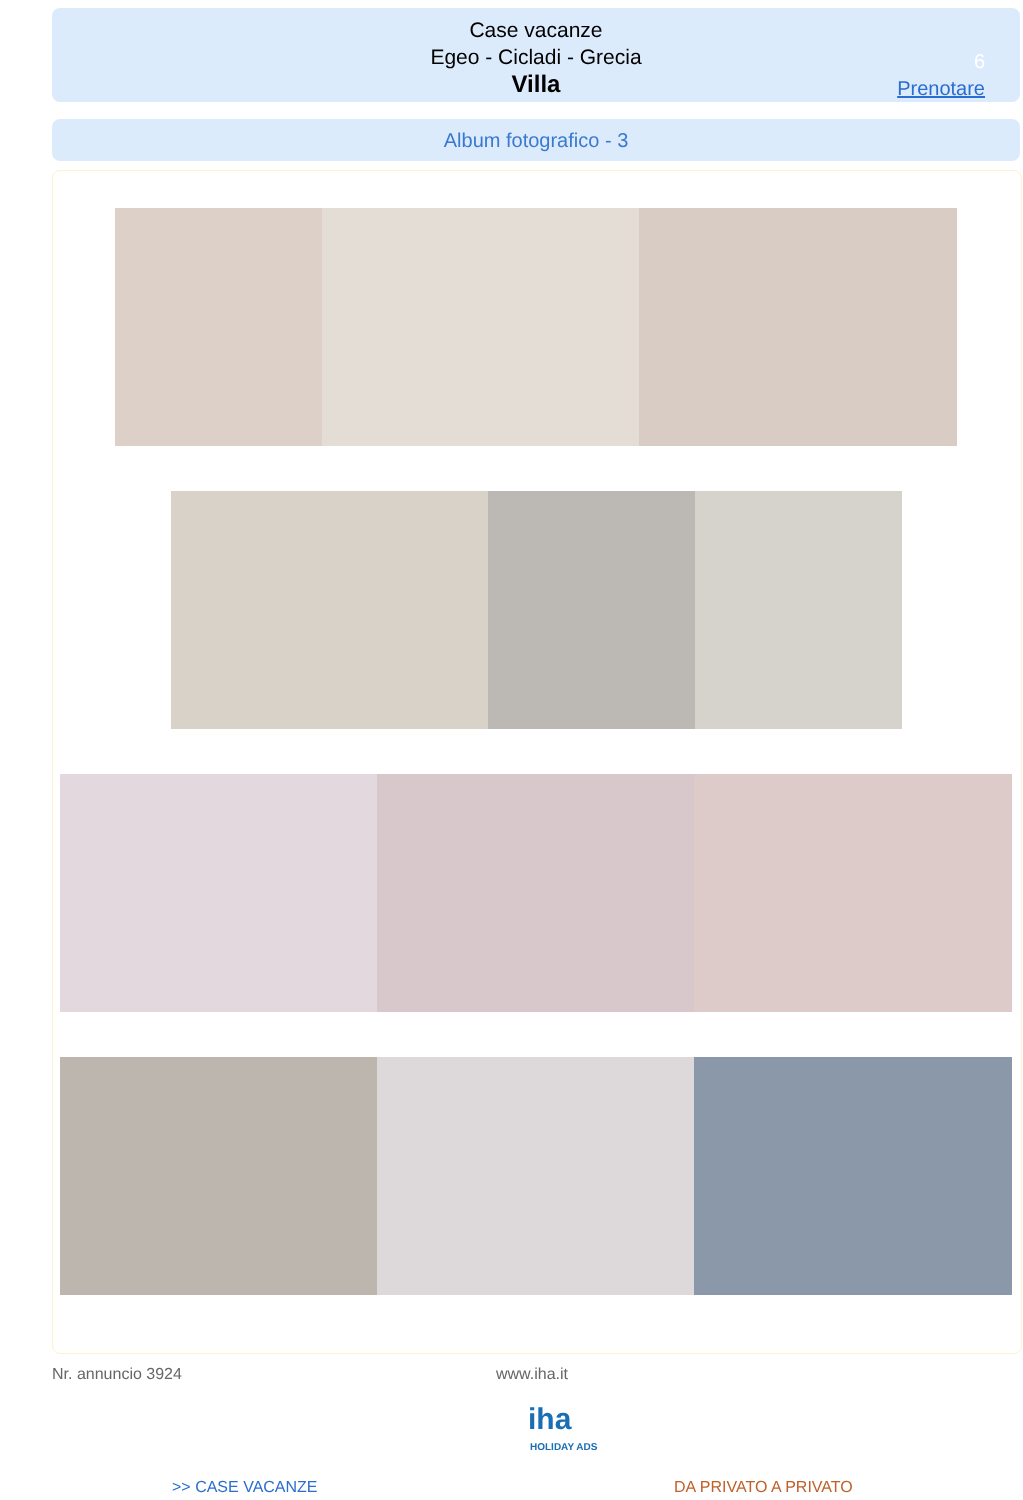Case vacanze
Egeo - Cicladi - Grecia
Villa
6
Prenotare
Album fotografico - 3
Nr. annuncio 3924 www.iha.it
iha
HOLIDAY ADS
>> CASE VACANZE DA PRIVATO A PRIVATO